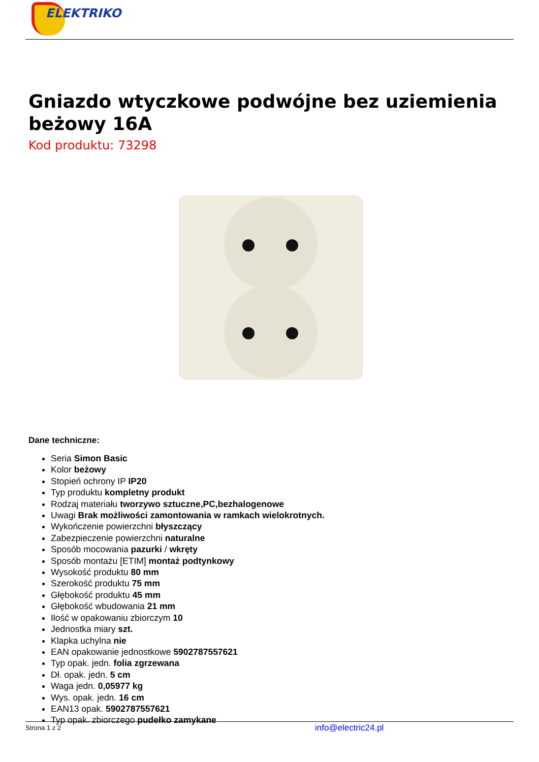ELEKTRIKO
Gniazdo wtyczkowe podwójne bez uziemienia beżowy 16A
Kod produktu: 73298
Dane techniczne:
Seria Simon Basic
Kolor beżowy
Stopień ochrony IP IP20
Typ produktu kompletny produkt
Rodzaj materiału tworzywo sztuczne,PC,bezhalogenowe
Uwagi Brak możliwości zamontowania w ramkach wielokrotnych.
Wykończenie powierzchni błyszczący
Zabezpieczenie powierzchni naturalne
Sposób mocowania pazurki / wkręty
Sposób montażu [ETIM] montaż podtynkowy
Wysokość produktu 80 mm
Szerokość produktu 75 mm
Głębokość produktu 45 mm
Głębokość wbudowania 21 mm
Ilość w opakowaniu zbiorczym 10
Jednostka miary szt.
Klapka uchylna nie
EAN opakowanie jednostkowe 5902787557621
Typ opak. jedn. folia zgrzewana
Dł. opak. jedn. 5 cm
Waga jedn. 0,05977 kg
Wys. opak. jedn. 16 cm
EAN13 opak. 5902787557621
Typ opak. zbiorczego pudełko zamykane
Strona 1 z 2 info@electric24.pl